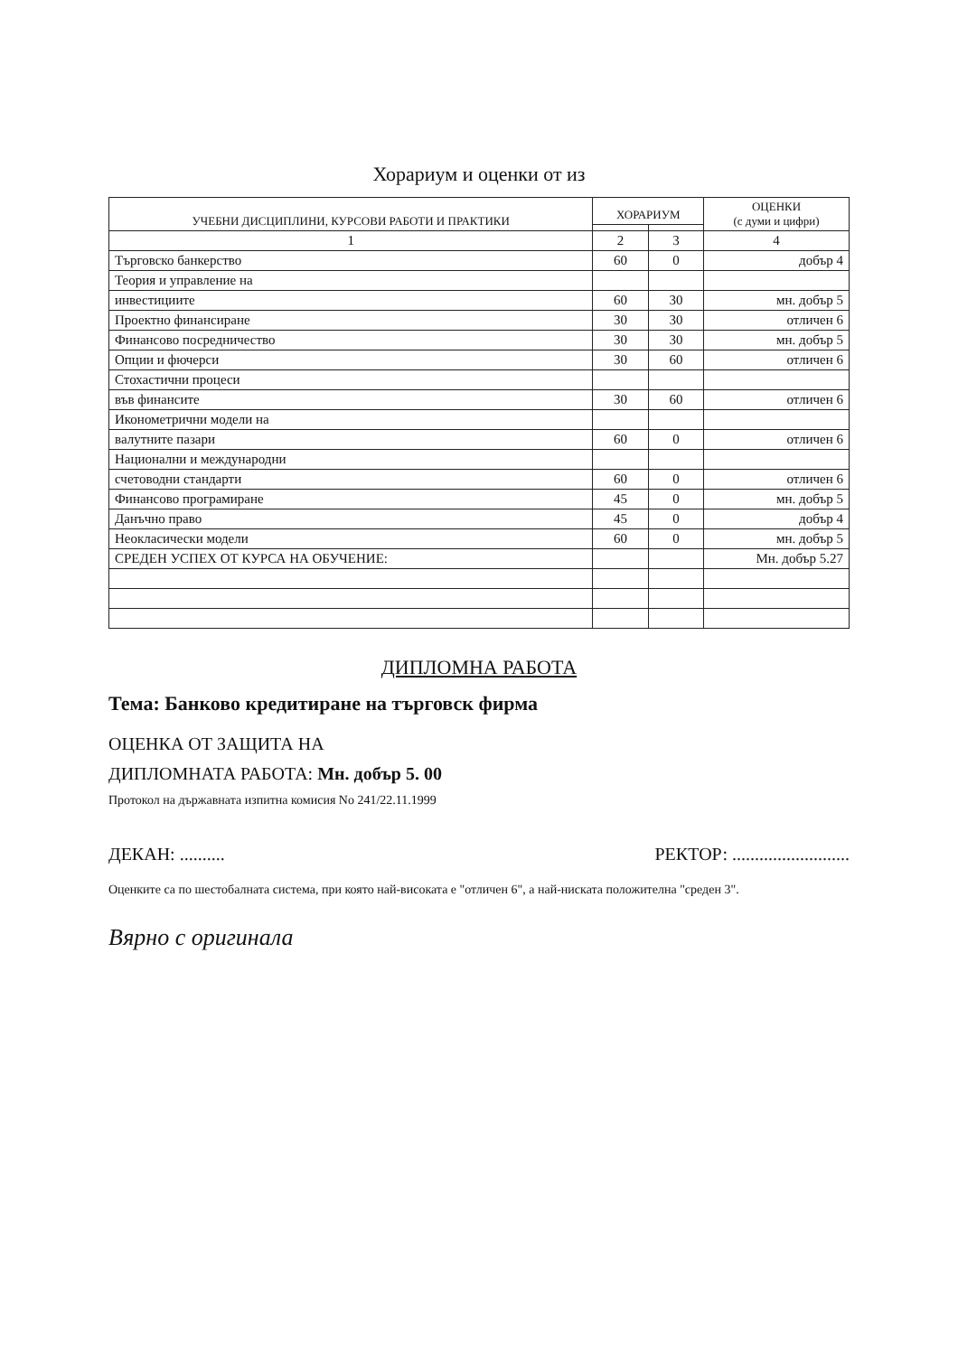Хорариум и оценки от из
| УЧЕБНИ ДИСЦИПЛИНИ, КУРСОВИ РАБОТИ И ПРАКТИКИ | ХОРАРИУМ | | ОЦЕНКИ (с думи и цифри) |
| --- | --- | --- | --- |
| 1 | 2 | 3 | 4 |
| Търговско банкерство | 60 | 0 | добър 4 |
| Теория и управление на | | | |
| инвестициите | 60 | 30 | мн. добър 5 |
| Проектно финансиране | 30 | 30 | отличен 6 |
| Финансово посредничество | 30 | 30 | мн. добър 5 |
| Опции и фючерси | 30 | 60 | отличен 6 |
| Стохастични процеси | | | |
| във финансите | 30 | 60 | отличен 6 |
| Иконометрични модели на | | | |
| валутните пазари | 60 | 0 | отличен 6 |
| Национални и международни | | | |
| счетоводни стандарти | 60 | 0 | отличен 6 |
| Финансово програмиране | 45 | 0 | мн. добър 5 |
| Данъчно право | 45 | 0 | добър 4 |
| Неокласически модели | 60 | 0 | мн. добър 5 |
| СРЕДЕН УСПЕХ ОТ КУРСА НА ОБУЧЕНИЕ: | | | Мн. добър 5.27 |
ДИПЛОМНА РАБОТА
Тема: Банково кредитиране на търговск фирма
ОЦЕНКА ОТ ЗАЩИТА НА
ДИПЛОМНАТА РАБОТА: Мн. добър 5. 00
Протокол на държавната изпитна комисия No 241/22.11.1999
ДЕКАН: .......... РЕКТОР: ..........................
Оценките са по шестобалната система, при която най-високата е "отличен 6", а най-ниската положителна "среден 3".
Вярно с оригинала